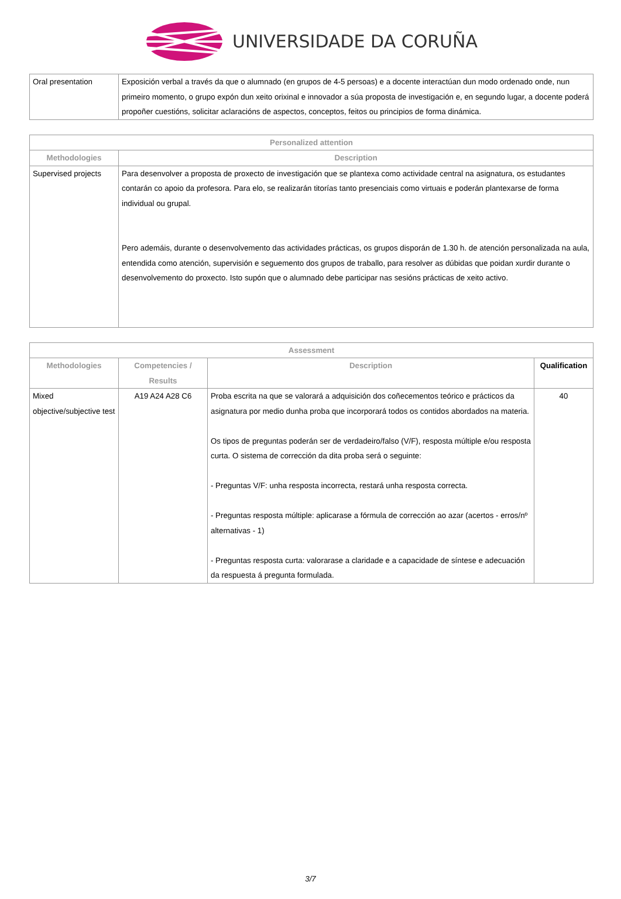UNIVERSIDADE DA CORUÑA
| Oral presentation | Exposición verbal a través da que o alumnado (en grupos de 4-5 persoas) e a docente interactúan dun modo ordenado onde, nun primeiro momento, o grupo expón dun xeito orixinal e innovador a súa proposta de investigación e, en segundo lugar, a docente poderá propoñer cuestións, solicitar aclaracións de aspectos, conceptos, feitos ou principios de forma dinámica. |
| Personalized attention | |
| --- | --- |
| Methodologies | Description |
| Supervised projects | Para desenvolver a proposta de proxecto de investigación que se plantexa como actividade central na asignatura, os estudantes contarán co apoio da profesora. Para elo, se realizarán titorías tanto presenciais como virtuais e poderán plantexarse de forma individual ou grupal. Pero ademáis, durante o desenvolvemento das actividades prácticas, os grupos disporán de 1.30 h. de atención personalizada na aula, entendida como atención, supervisión e seguemento dos grupos de traballo, para resolver as dúbidas que poidan xurdir durante o desenvolvemento do proxecto. Isto supón que o alumnado debe participar nas sesións prácticas de xeito activo. |
| Assessment | | | |
| --- | --- | --- | --- |
| Methodologies | Competencies / Results | Description | Qualification |
| Mixed objective/subjective test | A19 A24 A28 C6 | Proba escrita na que se valorará a adquisición dos coñecementos teórico e prácticos da asignatura por medio dunha proba que incorporará todos os contidos abordados na materia. Os tipos de preguntas poderán ser de verdadeiro/falso (V/F), resposta múltiple e/ou resposta curta. O sistema de corrección da dita proba será o seguinte: - Preguntas V/F: unha resposta incorrecta, restará unha resposta correcta. - Preguntas resposta múltiple: aplicarase a fórmula de corrección ao azar (acertos - erros/nº alternativas - 1) - Preguntas resposta curta: valorarase a claridade e a capacidade de síntese e adecuación da respuesta á pregunta formulada. | 40 |
3/7